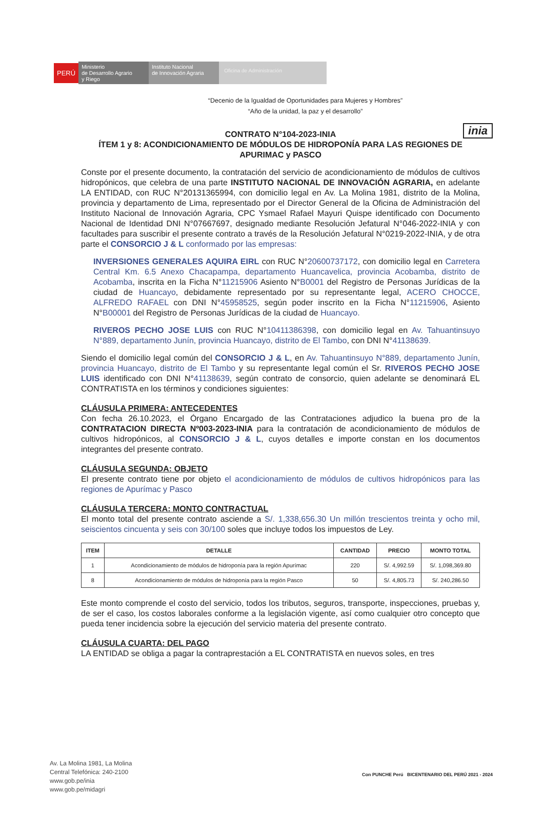PERÚ
Ministerio
de Desarrollo Agrario
y Riego
Instituto Nacional
de Innovación Agraria
Oficina de Administración
inia
“Decenio de la Igualdad de Oportunidades para Mujeres y Hombres”
“Año de la unidad, la paz y el desarrollo”
CONTRATO N°104-2023-INIA
ÍTEM 1 y 8: ACONDICIONAMIENTO DE MÓDULOS DE HIDROPONÍA PARA LAS REGIONES DE APURIMAC y PASCO
Conste por el presente documento, la contratación del servicio de acondicionamiento de módulos de cultivos hidropónicos, que celebra de una parte INSTITUTO NACIONAL DE INNOVACIÓN AGRARIA, en adelante LA ENTIDAD, con RUC N°20131365994, con domicilio legal en Av. La Molina 1981, distrito de la Molina, provincia y departamento de Lima, representado por el Director General de la Oficina de Administración del Instituto Nacional de Innovación Agraria, CPC Ysmael Rafael Mayuri Quispe identificado con Documento Nacional de Identidad DNI N°07667697, designado mediante Resolución Jefatural N°046-2022-INIA y con facultades para suscribir el presente contrato a través de la Resolución Jefatural N°0219-2022-INIA, y de otra parte el CONSORCIO J & L conformado por las empresas:
INVERSIONES GENERALES AQUIRA EIRL con RUC N°20600737172, con domicilio legal en Carretera Central Km. 6.5 Anexo Chacapampa, departamento Huancavelica, provincia Acobamba, distrito de Acobamba, inscrita en la Ficha N°11215906 Asiento N°B0001 del Registro de Personas Jurídicas de la ciudad de Huancayo, debidamente representado por su representante legal, ACERO CHOCCE, ALFREDO RAFAEL con DNI N°45958525, según poder inscrito en la Ficha N°11215906, Asiento N°B00001 del Registro de Personas Jurídicas de la ciudad de Huancayo.
RIVEROS PECHO JOSE LUIS con RUC N°10411386398, con domicilio legal en Av. Tahuantinsuyo N°889, departamento Junín, provincia Huancayo, distrito de El Tambo, con DNI N°41138639.
Siendo el domicilio legal común del CONSORCIO J & L, en Av. Tahuantinsuyo N°889, departamento Junín, provincia Huancayo, distrito de El Tambo y su representante legal común el Sr. RIVEROS PECHO JOSE LUIS identificado con DNI N°41138639, según contrato de consorcio, quien adelante se denominará EL CONTRATISTA en los términos y condiciones siguientes:
CLÁUSULA PRIMERA: ANTECEDENTES
Con fecha 26.10.2023, el Órgano Encargado de las Contrataciones adjudico la buena pro de la CONTRATACION DIRECTA Nº003-2023-INIA para la contratación de acondicionamiento de módulos de cultivos hidropónicos, al CONSORCIO J & L, cuyos detalles e importe constan en los documentos integrantes del presente contrato.
CLÁUSULA SEGUNDA: OBJETO
El presente contrato tiene por objeto el acondicionamiento de módulos de cultivos hidropónicos para las regiones de Apurímac y Pasco
CLÁUSULA TERCERA: MONTO CONTRACTUAL
El monto total del presente contrato asciende a S/. 1,338,656.30 Un millón trescientos treinta y ocho mil, seiscientos cincuenta y seis con 30/100 soles que incluye todos los impuestos de Ley.
| ITEM | DETALLE | CANTIDAD | PRECIO | MONTO TOTAL |
| --- | --- | --- | --- | --- |
| 1 | Acondicionamiento de módulos de hidroponía para la región Apurímac | 220 | S/. 4,992.59 | S/. 1,098,369.80 |
| 8 | Acondicionamiento de módulos de hidroponía para la región Pasco | 50 | S/. 4,805.73 | S/. 240,286.50 |
Este monto comprende el costo del servicio, todos los tributos, seguros, transporte, inspecciones, pruebas y, de ser el caso, los costos laborales conforme a la legislación vigente, así como cualquier otro concepto que pueda tener incidencia sobre la ejecución del servicio materia del presente contrato.
CLÁUSULA CUARTA: DEL PAGO
LA ENTIDAD se obliga a pagar la contraprestación a EL CONTRATISTA en nuevos soles, en tres
Av. La Molina 1981, La Molina
Central Telefónica: 240-2100
www.gob.pe/inia
www.gob.pe/midagri
Con PUNCHE Perú BICENTENARIO DEL PERÚ 2021 - 2024